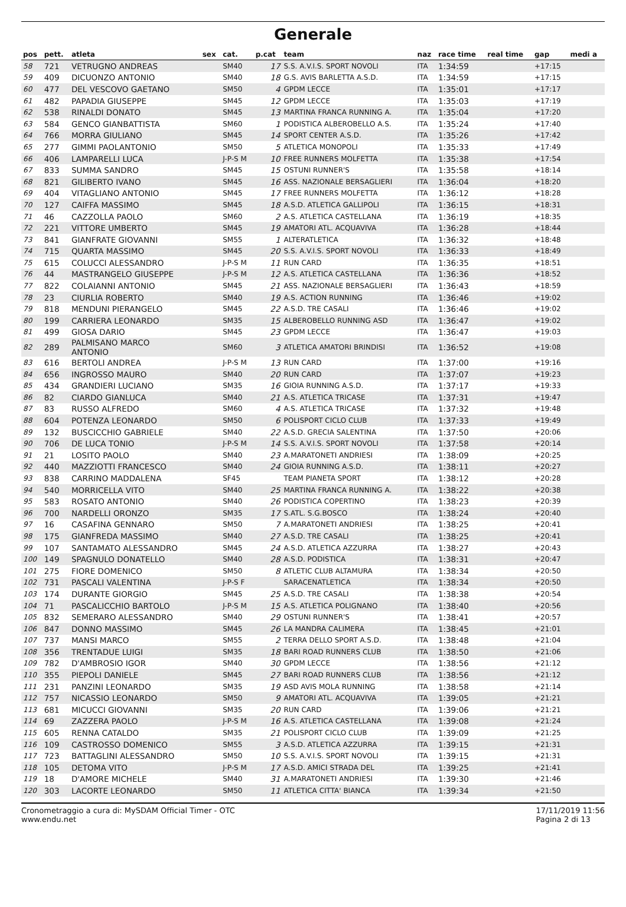Generale
| pos | pett. | atleta | sex | cat. | p.cat | team | naz | race time | real time | gap | medi a |
| --- | --- | --- | --- | --- | --- | --- | --- | --- | --- | --- | --- |
| 58 | 721 | VETRUGNO ANDREAS | | SM40 | 17 | S.S. A.V.I.S. SPORT NOVOLI | ITA | 1:34:59 | | +17:15 | |
| 59 | 409 | DICUONZO ANTONIO | | SM40 | 18 | G.S. AVIS BARLETTA A.S.D. | ITA | 1:34:59 | | +17:15 | |
| 60 | 477 | DEL VESCOVO GAETANO | | SM50 | 4 | GPDM LECCE | ITA | 1:35:01 | | +17:17 | |
| 61 | 482 | PAPADIA GIUSEPPE | | SM45 | 12 | GPDM LECCE | ITA | 1:35:03 | | +17:19 | |
| 62 | 538 | RINALDI DONATO | | SM45 | 13 | MARTINA FRANCA RUNNING A. | ITA | 1:35:04 | | +17:20 | |
| 63 | 584 | GENCO GIANBATTISTA | | SM60 | 1 | PODISTICA ALBEROBELLO A.S. | ITA | 1:35:24 | | +17:40 | |
| 64 | 766 | MORRA GIULIANO | | SM45 | 14 | SPORT CENTER A.S.D. | ITA | 1:35:26 | | +17:42 | |
| 65 | 277 | GIMMI PAOLANTONIO | | SM50 | 5 | ATLETICA MONOPOLI | ITA | 1:35:33 | | +17:49 | |
| 66 | 406 | LAMPARELLI LUCA | | J-P-S M | 10 | FREE RUNNERS MOLFETTA | ITA | 1:35:38 | | +17:54 | |
| 67 | 833 | SUMMA SANDRO | | SM45 | 15 | OSTUNI RUNNER'S | ITA | 1:35:58 | | +18:14 | |
| 68 | 821 | GILIBERTO IVANO | | SM45 | 16 | ASS. NAZIONALE BERSAGLIERI | ITA | 1:36:04 | | +18:20 | |
| 69 | 404 | VITAGLIANO ANTONIO | | SM45 | 17 | FREE RUNNERS MOLFETTA | ITA | 1:36:12 | | +18:28 | |
| 70 | 127 | CAIFFA MASSIMO | | SM45 | 18 | A.S.D. ATLETICA GALLIPOLI | ITA | 1:36:15 | | +18:31 | |
| 71 | 46 | CAZZOLLA PAOLO | | SM60 | 2 | A.S. ATLETICA CASTELLANA | ITA | 1:36:19 | | +18:35 | |
| 72 | 221 | VITTORE UMBERTO | | SM45 | 19 | AMATORI ATL. ACQUAVIVA | ITA | 1:36:28 | | +18:44 | |
| 73 | 841 | GIANFRATE GIOVANNI | | SM55 | 1 | ALTERATLETICA | ITA | 1:36:32 | | +18:48 | |
| 74 | 715 | QUARTA MASSIMO | | SM45 | 20 | S.S. A.V.I.S. SPORT NOVOLI | ITA | 1:36:33 | | +18:49 | |
| 75 | 615 | COLUCCI ALESSANDRO | | J-P-S M | 11 | RUN CARD | ITA | 1:36:35 | | +18:51 | |
| 76 | 44 | MASTRANGELO GIUSEPPE | | J-P-S M | 12 | A.S. ATLETICA CASTELLANA | ITA | 1:36:36 | | +18:52 | |
| 77 | 822 | COLAIANNI ANTONIO | | SM45 | 21 | ASS. NAZIONALE BERSAGLIERI | ITA | 1:36:43 | | +18:59 | |
| 78 | 23 | CIURLIA ROBERTO | | SM40 | 19 | A.S. ACTION RUNNING | ITA | 1:36:46 | | +19:02 | |
| 79 | 818 | MENDUNI PIERANGELO | | SM45 | 22 | A.S.D. TRE CASALI | ITA | 1:36:46 | | +19:02 | |
| 80 | 199 | CARRIERA LEONARDO | | SM35 | 15 | ALBEROBELLO RUNNING ASD | ITA | 1:36:47 | | +19:02 | |
| 81 | 499 | GIOSA DARIO | | SM45 | 23 | GPDM LECCE | ITA | 1:36:47 | | +19:03 | |
| 82 | 289 | PALMISANO MARCO ANTONIO | | SM60 | 3 | ATLETICA AMATORI BRINDISI | ITA | 1:36:52 | | +19:08 | |
| 83 | 616 | BERTOLI ANDREA | | J-P-S M | 13 | RUN CARD | ITA | 1:37:00 | | +19:16 | |
| 84 | 656 | INGROSSO MAURO | | SM40 | 20 | RUN CARD | ITA | 1:37:07 | | +19:23 | |
| 85 | 434 | GRANDIERI LUCIANO | | SM35 | 16 | GIOIA RUNNING A.S.D. | ITA | 1:37:17 | | +19:33 | |
| 86 | 82 | CIARDO GIANLUCA | | SM40 | 21 | A.S. ATLETICA TRICASE | ITA | 1:37:31 | | +19:47 | |
| 87 | 83 | RUSSO ALFREDO | | SM60 | 4 | A.S. ATLETICA TRICASE | ITA | 1:37:32 | | +19:48 | |
| 88 | 604 | POTENZA LEONARDO | | SM50 | 6 | POLISPORT CICLO CLUB | ITA | 1:37:33 | | +19:49 | |
| 89 | 132 | BUSCICCHIO GABRIELE | | SM40 | 22 | A.S.D. GRECIA SALENTINA | ITA | 1:37:50 | | +20:06 | |
| 90 | 706 | DE LUCA TONIO | | J-P-S M | 14 | S.S. A.V.I.S. SPORT NOVOLI | ITA | 1:37:58 | | +20:14 | |
| 91 | 21 | LOSITO PAOLO | | SM40 | 23 | A.MARATONETI ANDRIESI | ITA | 1:38:09 | | +20:25 | |
| 92 | 440 | MAZZIOTTI FRANCESCO | | SM40 | 24 | GIOIA RUNNING A.S.D. | ITA | 1:38:11 | | +20:27 | |
| 93 | 838 | CARRINO MADDALENA | | SF45 | | TEAM PIANETA SPORT | ITA | 1:38:12 | | +20:28 | |
| 94 | 540 | MORRICELLA VITO | | SM40 | 25 | MARTINA FRANCA RUNNING A. | ITA | 1:38:22 | | +20:38 | |
| 95 | 583 | ROSATO ANTONIO | | SM40 | 26 | PODISTICA COPERTINO | ITA | 1:38:23 | | +20:39 | |
| 96 | 700 | NARDELLI ORONZO | | SM35 | 17 | S.ATL. S.G.BOSCO | ITA | 1:38:24 | | +20:40 | |
| 97 | 16 | CASAFINA GENNARO | | SM50 | 7 | A.MARATONETI ANDRIESI | ITA | 1:38:25 | | +20:41 | |
| 98 | 175 | GIANFREDA MASSIMO | | SM40 | 27 | A.S.D. TRE CASALI | ITA | 1:38:25 | | +20:41 | |
| 99 | 107 | SANTAMATO ALESSANDRO | | SM45 | 24 | A.S.D. ATLETICA AZZURRA | ITA | 1:38:27 | | +20:43 | |
| 100 | 149 | SPAGNULO DONATELLO | | SM40 | 28 | A.S.D. PODISTICA | ITA | 1:38:31 | | +20:47 | |
| 101 | 275 | FIORE DOMENICO | | SM50 | 8 | ATLETIC CLUB ALTAMURA | ITA | 1:38:34 | | +20:50 | |
| 102 | 731 | PASCALI VALENTINA | | J-P-S F | | SARACENATLETICA | ITA | 1:38:34 | | +20:50 | |
| 103 | 174 | DURANTE GIORGIO | | SM45 | 25 | A.S.D. TRE CASALI | ITA | 1:38:38 | | +20:54 | |
| 104 | 71 | PASCALICCHIO BARTOLO | | J-P-S M | 15 | A.S. ATLETICA POLIGNANO | ITA | 1:38:40 | | +20:56 | |
| 105 | 832 | SEMERARO ALESSANDRO | | SM40 | 29 | OSTUNI RUNNER'S | ITA | 1:38:41 | | +20:57 | |
| 106 | 847 | DONNO MASSIMO | | SM45 | 26 | LA MANDRA CALIMERA | ITA | 1:38:45 | | +21:01 | |
| 107 | 737 | MANSI MARCO | | SM55 | 2 | TERRA DELLO SPORT A.S.D. | ITA | 1:38:48 | | +21:04 | |
| 108 | 356 | TRENTADUE LUIGI | | SM35 | 18 | BARI ROAD RUNNERS CLUB | ITA | 1:38:50 | | +21:06 | |
| 109 | 782 | D'AMBROSIO IGOR | | SM40 | 30 | GPDM LECCE | ITA | 1:38:56 | | +21:12 | |
| 110 | 355 | PIEPOLI DANIELE | | SM45 | 27 | BARI ROAD RUNNERS CLUB | ITA | 1:38:56 | | +21:12 | |
| 111 | 231 | PANZINI LEONARDO | | SM35 | 19 | ASD AVIS MOLA RUNNING | ITA | 1:38:58 | | +21:14 | |
| 112 | 757 | NICASSIO LEONARDO | | SM50 | 9 | AMATORI ATL. ACQUAVIVA | ITA | 1:39:05 | | +21:21 | |
| 113 | 681 | MICUCCI GIOVANNI | | SM35 | 20 | RUN CARD | ITA | 1:39:06 | | +21:21 | |
| 114 | 69 | ZAZZERA PAOLO | | J-P-S M | 16 | A.S. ATLETICA CASTELLANA | ITA | 1:39:08 | | +21:24 | |
| 115 | 605 | RENNA CATALDO | | SM35 | 21 | POLISPORT CICLO CLUB | ITA | 1:39:09 | | +21:25 | |
| 116 | 109 | CASTROSSO DOMENICO | | SM55 | 3 | A.S.D. ATLETICA AZZURRA | ITA | 1:39:15 | | +21:31 | |
| 117 | 723 | BATTAGLINI ALESSANDRO | | SM50 | 10 | S.S. A.V.I.S. SPORT NOVOLI | ITA | 1:39:15 | | +21:31 | |
| 118 | 105 | DETOMA VITO | | J-P-S M | 17 | A.S.D. AMICI STRADA DEL | ITA | 1:39:25 | | +21:41 | |
| 119 | 18 | D'AMORE MICHELE | | SM40 | 31 | A.MARATONETI ANDRIESI | ITA | 1:39:30 | | +21:46 | |
| 120 | 303 | LACORTE LEONARDO | | SM50 | 11 | ATLETICA CITTA' BIANCA | ITA | 1:39:34 | | +21:50 | |
Cronometraggio a cura di: MySDAM Official Timer - OTC
www.endu.net
17/11/2019 11:56
Pagina 2 di 13